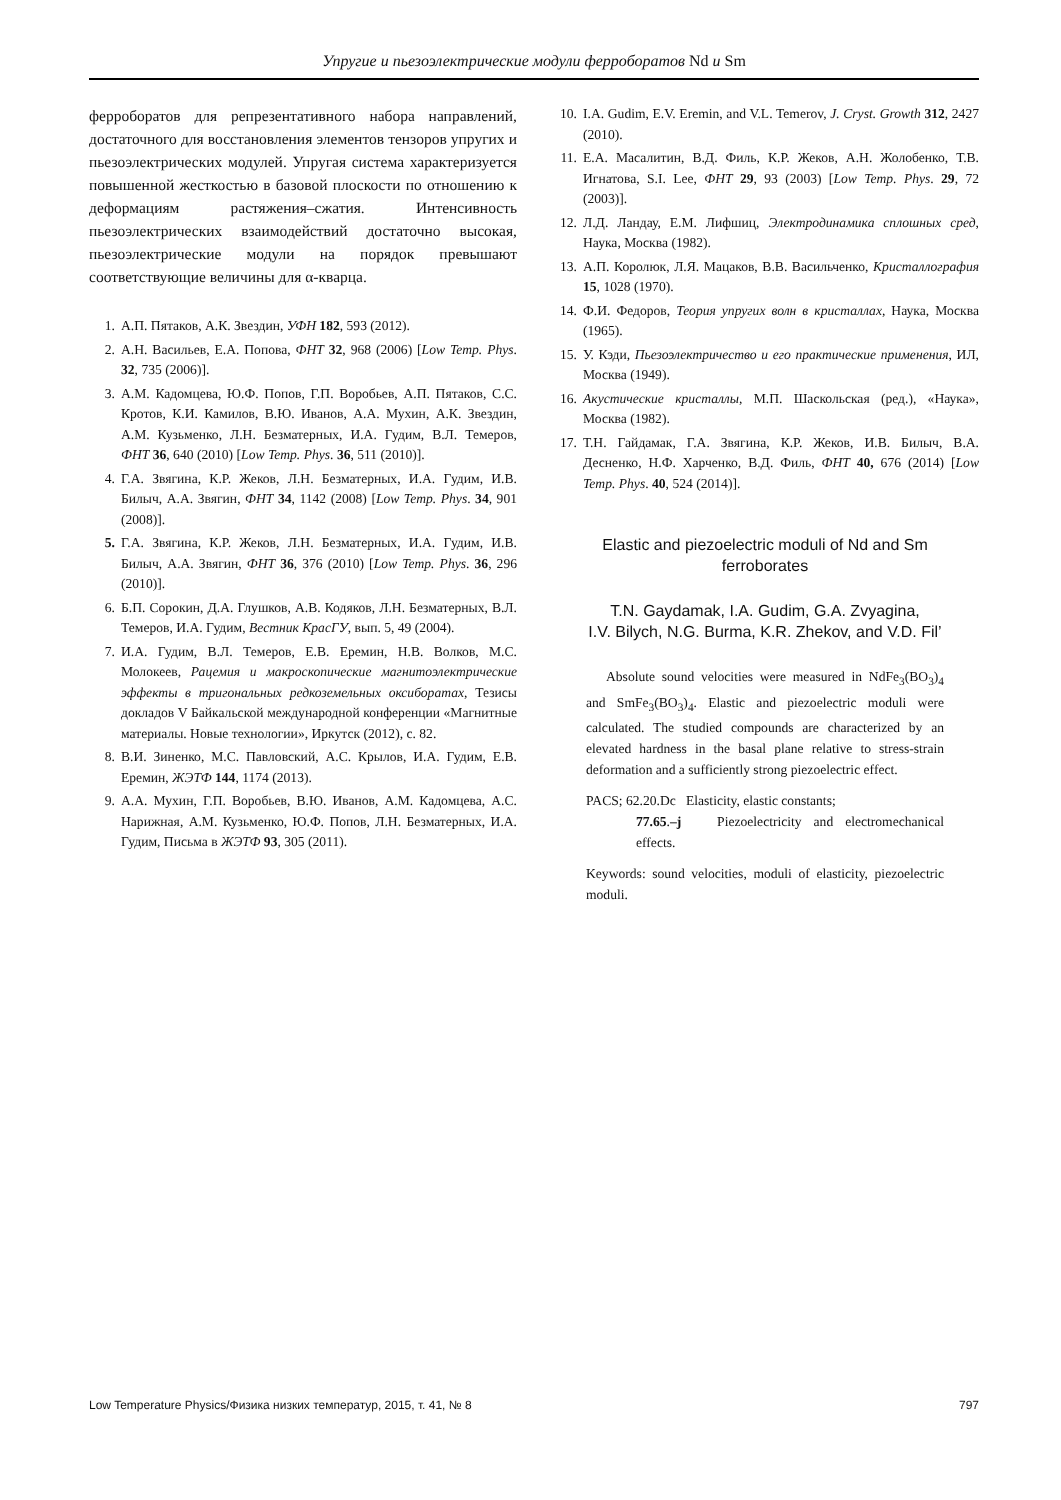Упругие и пьезоэлектрические модули ферроборатов Nd и Sm
ферроборатов для репрезентативного набора направлений, достаточного для восстановления элементов тензоров упругих и пьезоэлектрических модулей. Упругая система характеризуется повышенной жесткостью в базовой плоскости по отношению к деформациям растяжения–сжатия. Интенсивность пьезоэлектрических взаимодействий достаточно высокая, пьезоэлектрические модули на порядок превышают соответствующие величины для α-кварца.
1. А.П. Пятаков, А.К. Звездин, УФН 182, 593 (2012).
2. А.Н. Васильев, Е.А. Попова, ФНТ 32, 968 (2006) [Low Temp. Phys. 32, 735 (2006)].
3. А.М. Кадомцева, Ю.Ф. Попов, Г.П. Воробьев, А.П. Пятаков, С.С. Кротов, К.И. Камилов, В.Ю. Иванов, А.А. Мухин, А.К. Звездин, А.М. Кузьменко, Л.Н. Безматерных, И.А. Гудим, В.Л. Темеров, ФНТ 36, 640 (2010) [Low Temp. Phys. 36, 511 (2010)].
4. Г.А. Звягина, К.Р. Жеков, Л.Н. Безматерных, И.А. Гудим, И.В. Билыч, А.А. Звягин, ФНТ 34, 1142 (2008) [Low Temp. Phys. 34, 901 (2008)].
5. Г.А. Звягина, К.Р. Жеков, Л.Н. Безматерных, И.А. Гудим, И.В. Билыч, А.А. Звягин, ФНТ 36, 376 (2010) [Low Temp. Phys. 36, 296 (2010)].
6. Б.П. Сорокин, Д.А. Глушков, А.В. Кодяков, Л.Н. Безматерных, В.Л. Темеров, И.А. Гудим, Вестник КрасГУ, вып. 5, 49 (2004).
7. И.А. Гудим, В.Л. Темеров, Е.В. Еремин, Н.В. Волков, М.С. Молокеев, Рацемия и макроскопические магнитоэлектрические эффекты в тригональных редкоземельных оксиборатах, Тезисы докладов V Байкальской международной конференции «Магнитные материалы. Новые технологии», Иркутск (2012), с. 82.
8. В.И. Зиненко, М.С. Павловский, А.С. Крылов, И.А. Гудим, Е.В. Еремин, ЖЭТФ 144, 1174 (2013).
9. А.А. Мухин, Г.П. Воробьев, В.Ю. Иванов, А.М. Кадомцева, А.С. Нарижная, А.М. Кузьменко, Ю.Ф. Попов, Л.Н. Безматерных, И.А. Гудим, Письма в ЖЭТФ 93, 305 (2011).
10. I.A. Gudim, E.V. Eremin, and V.L. Temerov, J. Cryst. Growth 312, 2427 (2010).
11. Е.А. Масалитин, В.Д. Филь, К.Р. Жеков, А.Н. Жолобенко, Т.В. Игнатова, S.I. Lee, ФНТ 29, 93 (2003) [Low Temp. Phys. 29, 72 (2003)].
12. Л.Д. Ландау, Е.М. Лифшиц, Электродинамика сплошных сред, Наука, Москва (1982).
13. А.П. Королюк, Л.Я. Мацаков, В.В. Васильченко, Кристаллография 15, 1028 (1970).
14. Ф.И. Федоров, Теория упругих волн в кристаллах, Наука, Москва (1965).
15. У. Кэди, Пьезоэлектричество и его практические применения, ИЛ, Москва (1949).
16. Акустические кристаллы, М.П. Шаскольская (ред.), «Наука», Москва (1982).
17. Т.Н. Гайдамак, Г.А. Звягина, К.Р. Жеков, И.В. Билыч, В.А. Десненко, Н.Ф. Харченко, В.Д. Филь, ФНТ 40, 676 (2014) [Low Temp. Phys. 40, 524 (2014)].
Elastic and piezoelectric moduli of Nd and Sm
ferroborates
T.N. Gaydamak, I.A. Gudim, G.A. Zvyagina,
I.V. Bilych, N.G. Burma, K.R. Zhekov, and V.D. Fil’
Absolute sound velocities were measured in NdFe<sub>3</sub>(BO<sub>3</sub>)<sub>4</sub> and SmFe<sub>3</sub>(BO<sub>3</sub>)<sub>4</sub>. Elastic and piezoelectric moduli were calculated. The studied compounds are characterized by an elevated hardness in the basal plane relative to stress-strain deformation and a sufficiently strong piezoelectric effect.
PACS; 62.20.Dc Elasticity, elastic constants;
77.65.–j Piezoelectricity and electromechanical effects.
Keywords: sound velocities, moduli of elasticity, piezoelectric moduli.
Low Temperature Physics/Физика низких температур, 2015, т. 41, № 8 797